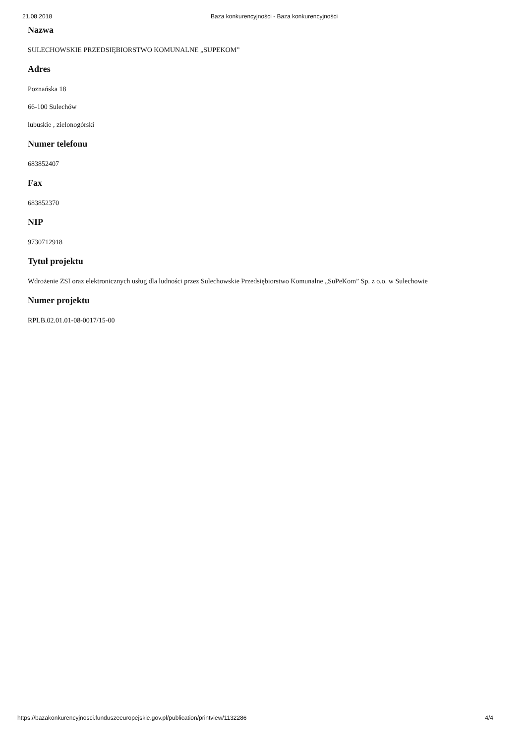21.08.2018 Baza konkurencyjności - Baza konkurencyjności
Nazwa
SULECHOWSKIE PRZEDSIĘBIORSTWO KOMUNALNE „SUPEKOM”
Adres
Poznańska 18
66-100 Sulechów
lubuskie , zielonogórski
Numer telefonu
683852407
Fax
683852370
NIP
9730712918
Tytuł projektu
Wdrożenie ZSI oraz elektronicznych usług dla ludności przez Sulechowskie Przedsiębiorstwo Komunalne „SuPeKom” Sp. z o.o. w Sulechowie
Numer projektu
RPLB.02.01.01-08-0017/15-00
https://bazakonkurencyjnosci.funduszeeuropejskie.gov.pl/publication/printview/1132286 4/4